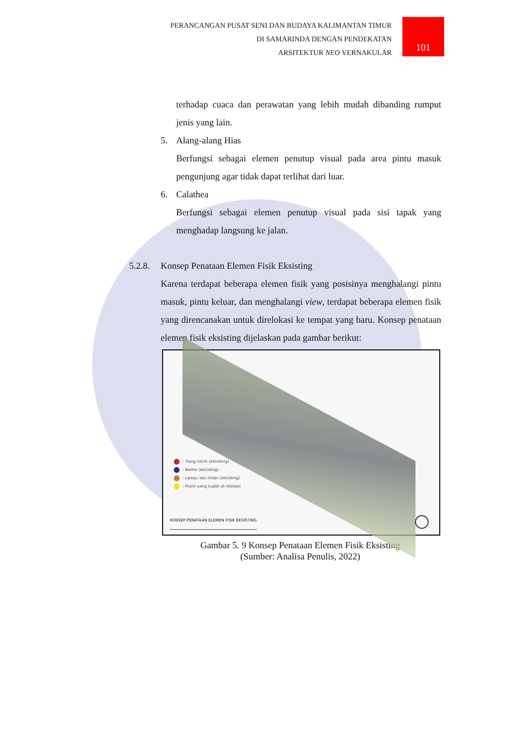PERANCANGAN PUSAT SENI DAN BUDAYA KALIMANTAN TIMUR
DI SAMARINDA DENGAN PENDEKATAN
ARSITEKTUR NEO VERNAKULAR
101
terhadap cuaca dan perawatan yang lebih mudah dibanding rumput jenis yang lain.
5. Alang-alang Hias
Berfungsi sebagai elemen penutup visual pada area pintu masuk pengunjung agar tidak dapat terlihat dari luar.
6. Calathea
Berfungsi sebagai elemen penutup visual pada sisi tapak yang menghadap langsung ke jalan.
5.2.8. Konsep Penataan Elemen Fisik Eksisting
Karena terdapat beberapa elemen fisik yang posisinya menghalangi pintu masuk, pintu keluar, dan menghalangi view, terdapat beberapa elemen fisik yang direncanakan untuk direlokasi ke tempat yang baru. Konsep penataan elemen fisik eksisting dijelaskan pada gambar berikut:
: Tiang listrik (eksisting)
: Baliho (eksisting)
: Lampu lalu lintas (eksisting)
: Posisi yang sudah di relokasi
KONSEP PENATAAN ELEMEN FISIK EKSISTING
Gambar 5. 9 Konsep Penataan Elemen Fisik Eksisting
(Sumber: Analisa Penulis, 2022)